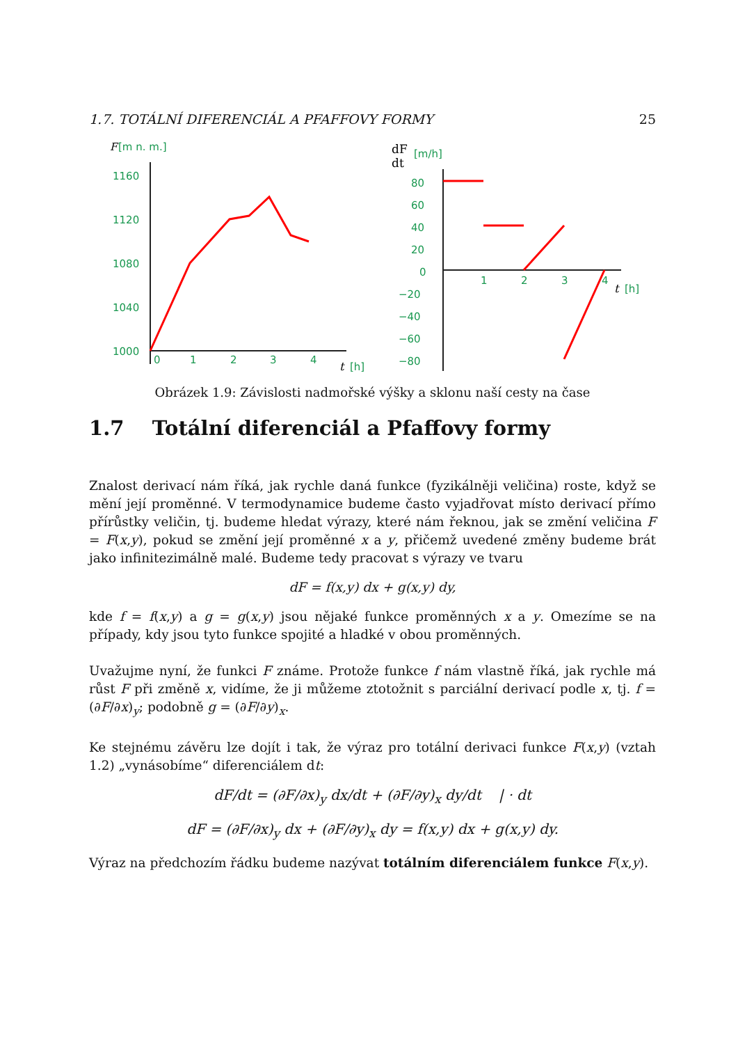1.7. TOTÁLNÍ DIFERENCIÁL A PFAFFOVY FORMY 25
F
[m n. m.]
1160
1120
1080
1040
1000
0
1
2
3
4
t
[h]
dF
dt
[m/h]
80
60
40
20
0
−20
−40
−60
−80
1
2
3
4
t
[h]
Obrázek 1.9: Závislosti nadmořské výšky a sklonu naší cesty na čase
1.7 Totální diferenciál a Pfaffovy formy
Znalost derivací nám říká, jak rychle daná funkce (fyzikálněji veličina) roste, když se mění její proměnné. V termodynamice budeme často vyjadřovat místo derivací přímo přírůstky veličin, tj. budeme hledat výrazy, které nám řeknou, jak se změní veličina F = F(x,y), pokud se změní její proměnné x a y, přičemž uvedené změny budeme brát jako infinitezimálně malé. Budeme tedy pracovat s výrazy ve tvaru
dF = f(x,y) dx + g(x,y) dy,
kde f = f(x,y) a g = g(x,y) jsou nějaké funkce proměnných x a y. Omezíme se na případy, kdy jsou tyto funkce spojité a hladké v obou proměnných.
Uvažujme nyní, že funkci F známe. Protože funkce f nám vlastně říká, jak rychle má růst F při změně x, vidíme, že ji můžeme ztotožnit s parciální derivací podle x, tj. f = (∂F/∂x)<sub>y</sub>; podobně g = (∂F/∂y)<sub>x</sub>.
Ke stejnému závěru lze dojít i tak, že výraz pro totální derivaci funkce F(x,y) (vztah 1.2) „vynásobíme“ diferenciálem dt:
dF/dt = (∂F/∂x)<sub>y</sub> dx/dt + (∂F/∂y)<sub>x</sub> dy/dt | · dt
dF = (∂F/∂x)<sub>y</sub> dx + (∂F/∂y)<sub>x</sub> dy = f(x,y) dx + g(x,y) dy.
Výraz na předchozím řádku budeme nazývat totálním diferenciálem funkce F(x,y).